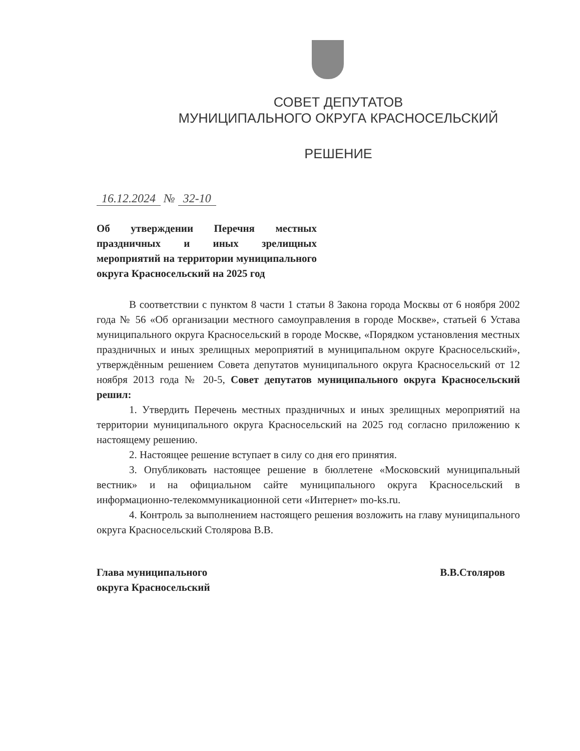СОВЕТ ДЕПУТАТОВ
МУНИЦИПАЛЬНОГО ОКРУГА КРАСНОСЕЛЬСКИЙ
РЕШЕНИЕ
16.12.2024 № 32-10
Об утверждении Перечня местных праздничных и иных зрелищных мероприятий на территории муниципального округа Красносельский на 2025 год
В соответствии с пунктом 8 части 1 статьи 8 Закона города Москвы от 6 ноября 2002 года № 56 «Об организации местного самоуправления в городе Москве», статьей 6 Устава муниципального округа Красносельский в городе Москве, «Порядком установления местных праздничных и иных зрелищных мероприятий в муниципальном округе Красносельский», утверждённым решением Совета депутатов муниципального округа Красносельский от 12 ноября 2013 года № 20-5, Совет депутатов муниципального округа Красносельский решил:
1. Утвердить Перечень местных праздничных и иных зрелищных мероприятий на территории муниципального округа Красносельский на 2025 год согласно приложению к настоящему решению.
2. Настоящее решение вступает в силу со дня его принятия.
3. Опубликовать настоящее решение в бюллетене «Московский муниципальный вестник» и на официальном сайте муниципального округа Красносельский в информационно-телекоммуникационной сети «Интернет» mo-ks.ru.
4. Контроль за выполнением настоящего решения возложить на главу муниципального округа Красносельский Столярова В.В.
Глава муниципального
округа Красносельский
В.В.Столяров